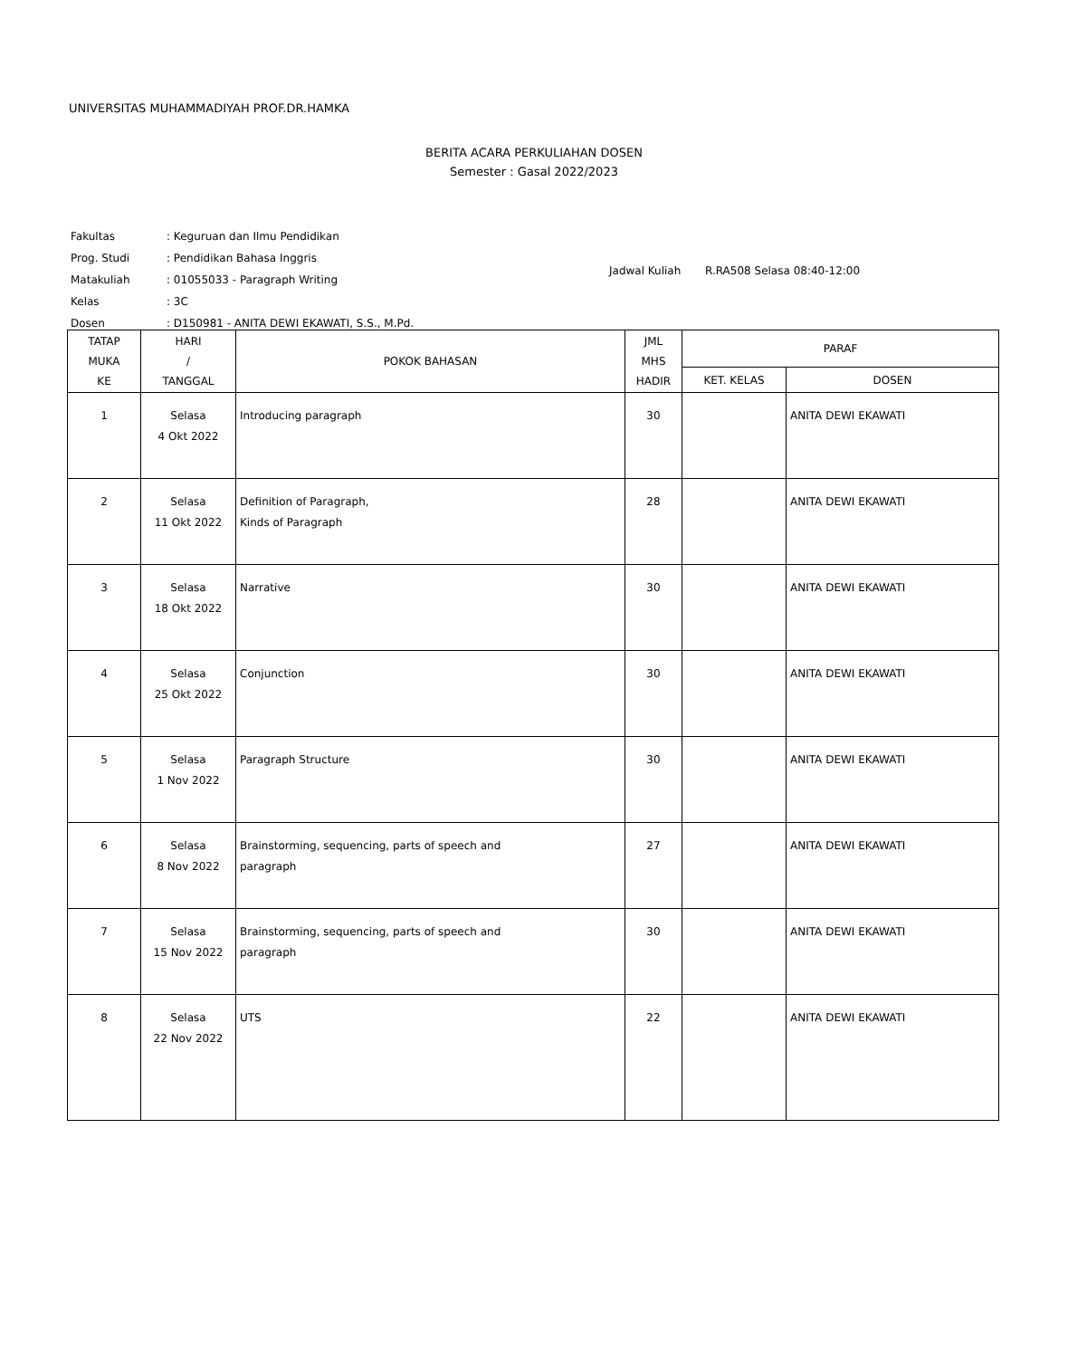UNIVERSITAS MUHAMMADIYAH PROF.DR.HAMKA
BERITA ACARA PERKULIAHAN DOSEN
Semester : Gasal 2022/2023
| Fakultas | : Keguruan dan Ilmu Pendidikan |
| Prog. Studi | : Pendidikan Bahasa Inggris |
| Matakuliah | : 01055033 - Paragraph Writing |
| Kelas | : 3C |
| Dosen | : D150981 - ANITA DEWI EKAWATI, S.S., M.Pd. |
Jadwal Kuliah R.RA508 Selasa 08:40-12:00
| TATAP MUKA KE | HARI / TANGGAL | POKOK BAHASAN | JML MHS HADIR | PARAF | |
| --- | --- | --- | --- | --- | --- |
| | | | | KET. KELAS | DOSEN |
| 1 | Selasa 4 Okt 2022 | Introducing paragraph | 30 | | ANITA DEWI EKAWATI |
| 2 | Selasa 11 Okt 2022 | Definition of Paragraph, Kinds of Paragraph | 28 | | ANITA DEWI EKAWATI |
| 3 | Selasa 18 Okt 2022 | Narrative | 30 | | ANITA DEWI EKAWATI |
| 4 | Selasa 25 Okt 2022 | Conjunction | 30 | | ANITA DEWI EKAWATI |
| 5 | Selasa 1 Nov 2022 | Paragraph Structure | 30 | | ANITA DEWI EKAWATI |
| 6 | Selasa 8 Nov 2022 | Brainstorming, sequencing, parts of speech and paragraph | 27 | | ANITA DEWI EKAWATI |
| 7 | Selasa 15 Nov 2022 | Brainstorming, sequencing, parts of speech and paragraph | 30 | | ANITA DEWI EKAWATI |
| 8 | Selasa 22 Nov 2022 | UTS | 22 | | ANITA DEWI EKAWATI |